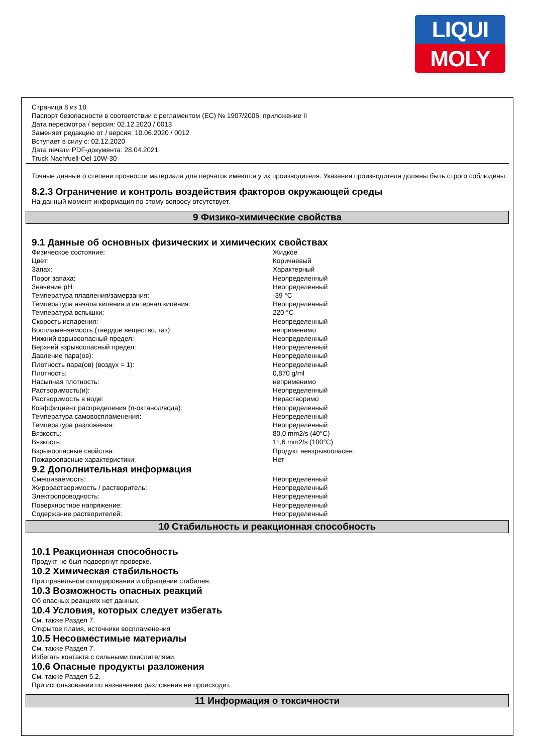LIQUI
MOLY
Страница 8 из 18
Паспорт безопасности в соответствии с регламентом (EC) № 1907/2006, приложение II
Дата пересмотра / версия: 02.12.2020 / 0013
Заменяет редакцию от / версия: 10.06.2020 / 0012
Вступает в силу с: 02.12.2020
Дата печати PDF-документа: 28.04.2021
Truck Nachfuell-Oel 10W-30
Точные данные о степени прочности материала для перчаток имеются у их производителя. Указания производителя должны быть строго соблюдены.
8.2.3 Ограничение и контроль воздействия факторов окружающей среды
На данный момент информация по этому вопросу отсутствует.
9 Физико-химические свойства
9.1 Данные об основных физических и химических свойствах
| Физическое состояние: | Жидкое |
| Цвет: | Коричневый |
| Запах: | Характерный |
| Порог запаха: | Неопределенный |
| Значение pH: | Неопределенный |
| Температура плавления/замерзания: | -39 °C |
| Температура начала кипения и интервал кипения: | Неопределенный |
| Температура вспышки: | 220 °C |
| Скорость испарения: | Неопределенный |
| Воспламеняемость (твердое вещество, газ): | неприменимо |
| Нижний взрывоопасный предел: | Неопределенный |
| Верхний взрывоопасный предел: | Неопределенный |
| Давление пара(ов): | Неопределенный |
| Плотность пара(ов) (воздух = 1): | Неопределенный |
| Плотность: | 0,870 g/ml |
| Насыпная плотность: | неприменимо |
| Растворимость(и): | Неопределенный |
| Растворимость в воде: | Нерастворимо |
| Коэффициент распределения (n-октанол/вода): | Неопределенный |
| Температура самовоспламенения: | Неопределенный |
| Температура разложения: | Неопределенный |
| Вязкость: | 80,0 mm2/s (40°C) |
| Вязкость: | 11,6 mm2/s (100°C) |
| Взрывоопасные свойства: | Продукт невзрывоопасен. |
| Пожароопасные характеристики: | Нет |
9.2 Дополнительная информация
| Смешиваемость: | Неопределенный |
| Жирорастворимость / растворитель: | Неопределенный |
| Электропроводность: | Неопределенный |
| Поверхностное напряжение: | Неопределенный |
| Содержание растворителей: | Неопределенный |
10 Стабильность и реакционная способность
10.1 Реакционная способность
Продукт не был подвергнут проверке.
10.2 Химическая стабильность
При правильном складировании и обращении стабилен.
10.3 Возможность опасных реакций
Об опасных реакциях нет данных.
10.4 Условия, которых следует избегать
См. также Раздел 7.
Открытое пламя, источники воспламенения
10.5 Несовместимые материалы
См. также Раздел 7.
Избегать контакта с сильными окислителями.
10.6 Опасные продукты разложения
См. также Раздел 5.2.
При использовании по назначению разложения не происходит.
11 Информация о токсичности